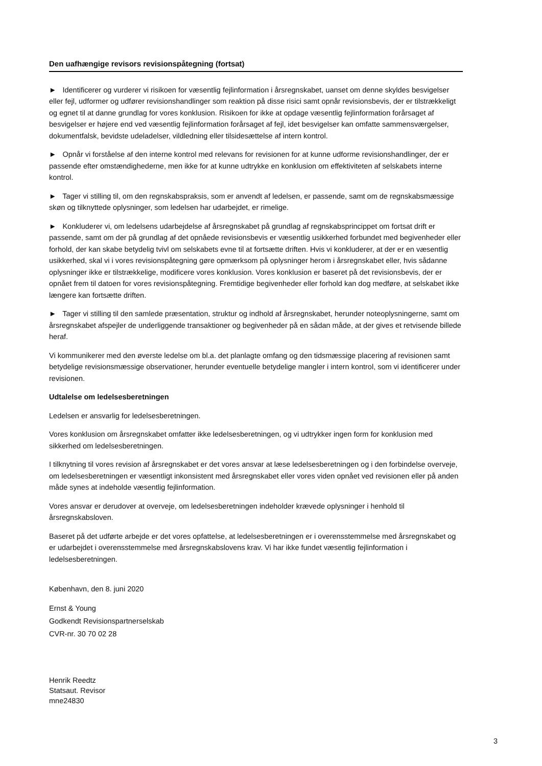Den uafhængige revisors revisionspåtegning (fortsat)
► Identificerer og vurderer vi risikoen for væsentlig fejlinformation i årsregnskabet, uanset om denne skyldes besvigelser eller fejl, udformer og udfører revisionshandlinger som reaktion på disse risici samt opnår revisionsbevis, der er tilstrækkeligt og egnet til at danne grundlag for vores konklusion. Risikoen for ikke at opdage væsentlig fejlinformation forårsaget af besvigelser er højere end ved væsentlig fejlinformation forårsaget af fejl, idet besvigelser kan omfatte sammensværgelser, dokumentfalsk, bevidste udeladelser, vildledning eller tilsidesættelse af intern kontrol.
► Opnår vi forståelse af den interne kontrol med relevans for revisionen for at kunne udforme revisionshandlinger, der er passende efter omstændighederne, men ikke for at kunne udtrykke en konklusion om effektiviteten af selskabets interne kontrol.
► Tager vi stilling til, om den regnskabspraksis, som er anvendt af ledelsen, er passende, samt om de regnskabsmæssige skøn og tilknyttede oplysninger, som ledelsen har udarbejdet, er rimelige.
► Konkluderer vi, om ledelsens udarbejdelse af årsregnskabet på grundlag af regnskabsprincippet om fortsat drift er passende, samt om der på grundlag af det opnåede revisionsbevis er væsentlig usikkerhed forbundet med begivenheder eller forhold, der kan skabe betydelig tvivl om selskabets evne til at fortsætte driften. Hvis vi konkluderer, at der er en væsentlig usikkerhed, skal vi i vores revisionspåtegning gøre opmærksom på oplysninger herom i årsregnskabet eller, hvis sådanne oplysninger ikke er tilstrækkelige, modificere vores konklusion. Vores konklusion er baseret på det revisionsbevis, der er opnået frem til datoen for vores revisionspåtegning. Fremtidige begivenheder eller forhold kan dog medføre, at selskabet ikke længere kan fortsætte driften.
► Tager vi stilling til den samlede præsentation, struktur og indhold af årsregnskabet, herunder noteoplysningerne, samt om årsregnskabet afspejler de underliggende transaktioner og begivenheder på en sådan måde, at der gives et retvisende billede heraf.
Vi kommunikerer med den øverste ledelse om bl.a. det planlagte omfang og den tidsmæssige placering af revisionen samt betydelige revisionsmæssige observationer, herunder eventuelle betydelige mangler i intern kontrol, som vi identificerer under revisionen.
Udtalelse om ledelsesberetningen
Ledelsen er ansvarlig for ledelsesberetningen.
Vores konklusion om årsregnskabet omfatter ikke ledelsesberetningen, og vi udtrykker ingen form for konklusion med sikkerhed om ledelsesberetningen.
I tilknytning til vores revision af årsregnskabet er det vores ansvar at læse ledelsesberetningen og i den forbindelse overveje, om ledelsesberetningen er væsentligt inkonsistent med årsregnskabet eller vores viden opnået ved revisionen eller på anden måde synes at indeholde væsentlig fejlinformation.
Vores ansvar er derudover at overveje, om ledelsesberetningen indeholder krævede oplysninger i henhold til årsregnskabsloven.
Baseret på det udførte arbejde er det vores opfattelse, at ledelsesberetningen er i overensstemmelse med årsregnskabet og er udarbejdet i overensstemmelse med årsregnskabslovens krav. Vi har ikke fundet væsentlig fejlinformation i ledelsesberetningen.
København, den 8. juni 2020
Ernst & Young
Godkendt Revisionspartnerselskab
CVR-nr. 30 70 02 28
Henrik Reedtz
Statsaut. Revisor
mne24830
3